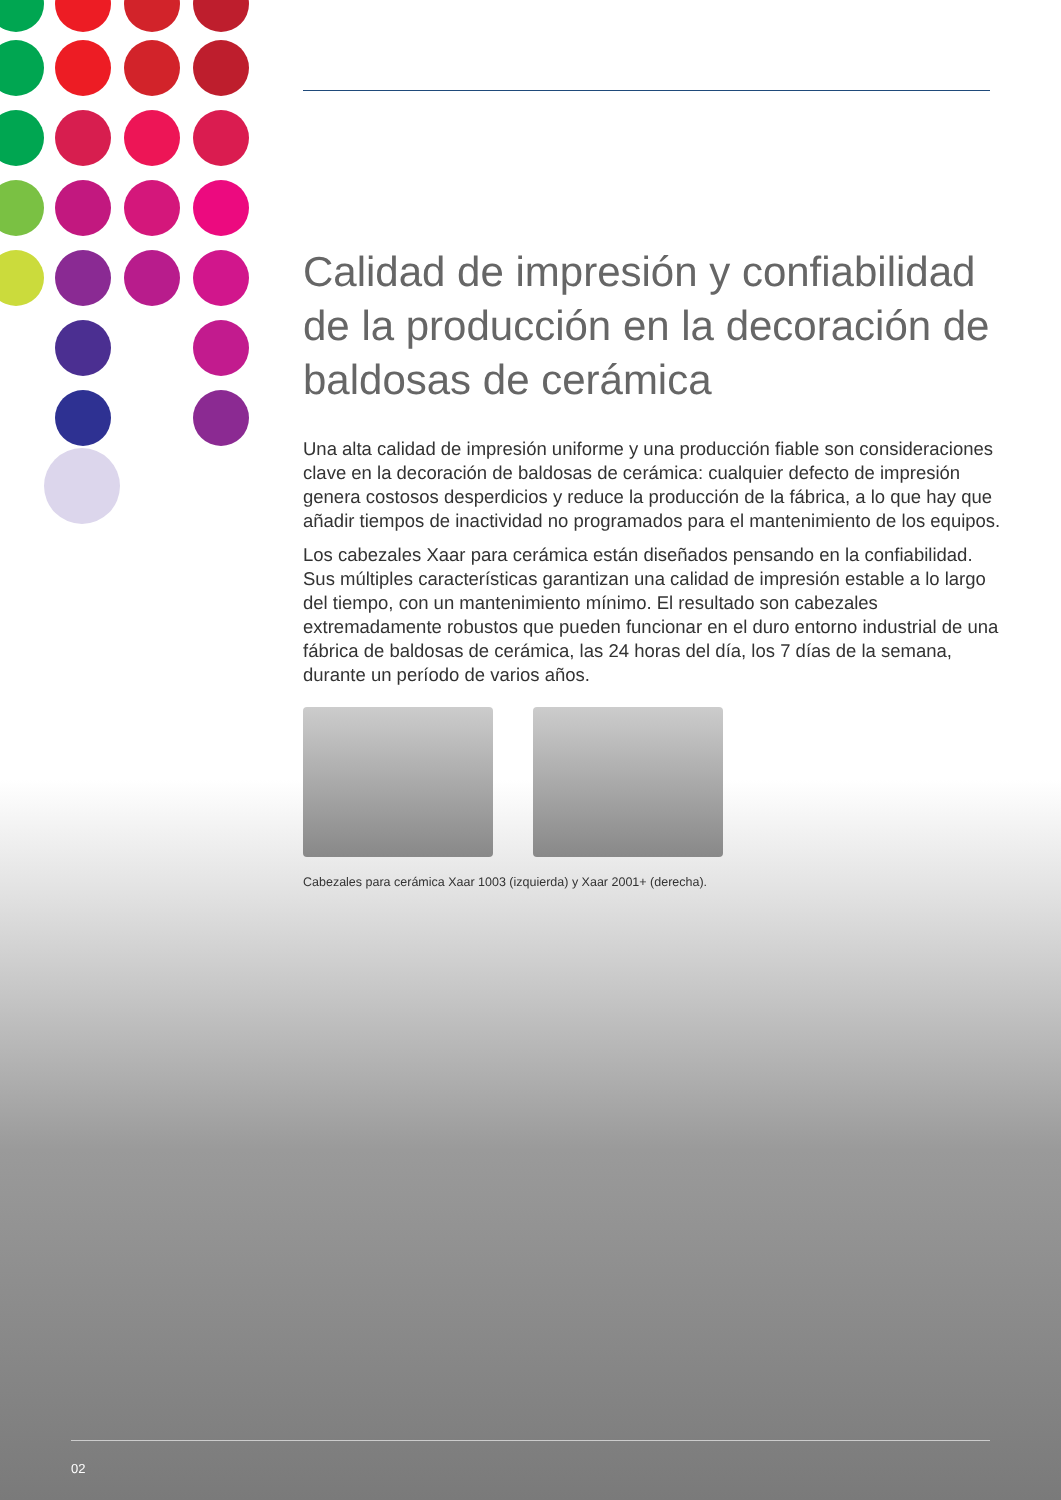Calidad de impresión y confiabilidad de la producción en la decoración de baldosas de cerámica
Una alta calidad de impresión uniforme y una producción fiable son consideraciones clave en la decoración de baldosas de cerámica: cualquier defecto de impresión genera costosos desperdicios y reduce la producción de la fábrica, a lo que hay que añadir tiempos de inactividad no programados para el mantenimiento de los equipos.
Los cabezales Xaar para cerámica están diseñados pensando en la confiabilidad. Sus múltiples características garantizan una calidad de impresión estable a lo largo del tiempo, con un mantenimiento mínimo. El resultado son cabezales extremadamente robustos que pueden funcionar en el duro entorno industrial de una fábrica de baldosas de cerámica, las 24 horas del día, los 7 días de la semana, durante un período de varios años.
Cabezales para cerámica Xaar 1003 (izquierda) y Xaar 2001+ (derecha).
02